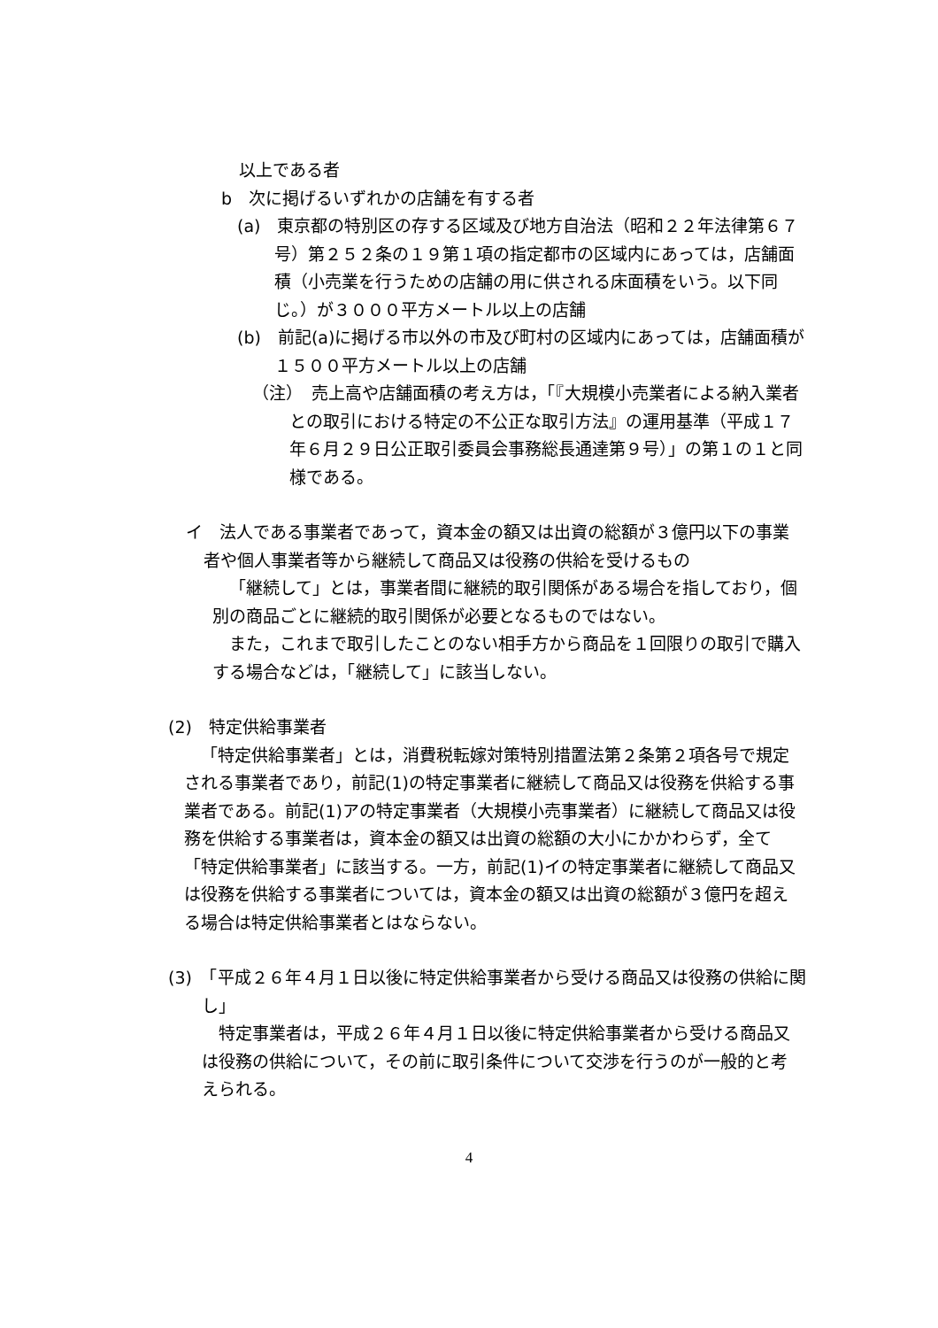以上である者
b　次に掲げるいずれかの店舗を有する者
(a)　東京都の特別区の存する区域及び地方自治法（昭和２２年法律第６７号）第２５２条の１９第１項の指定都市の区域内にあっては，店舗面積（小売業を行うための店舗の用に供される床面積をいう。以下同じ。）が３０００平方メートル以上の店舗
(b)　前記(a)に掲げる市以外の市及び町村の区域内にあっては，店舗面積が１５００平方メートル以上の店舗
（注）　売上高や店舗面積の考え方は，「『大規模小売業者による納入業者との取引における特定の不公正な取引方法』の運用基準（平成１７年６月２９日公正取引委員会事務総長通達第９号）」の第１の１と同様である。
イ　法人である事業者であって，資本金の額又は出資の総額が３億円以下の事業者や個人事業者等から継続して商品又は役務の供給を受けるもの
「継続して」とは，事業者間に継続的取引関係がある場合を指しており，個別の商品ごとに継続的取引関係が必要となるものではない。
また，これまで取引したことのない相手方から商品を１回限りの取引で購入する場合などは，「継続して」に該当しない。
(2)　特定供給事業者
「特定供給事業者」とは，消費税転嫁対策特別措置法第２条第２項各号で規定される事業者であり，前記(1)の特定事業者に継続して商品又は役務を供給する事業者である。前記(1)アの特定事業者（大規模小売事業者）に継続して商品又は役務を供給する事業者は，資本金の額又は出資の総額の大小にかかわらず，全て「特定供給事業者」に該当する。一方，前記(1)イの特定事業者に継続して商品又は役務を供給する事業者については，資本金の額又は出資の総額が３億円を超える場合は特定供給事業者とはならない。
(3)　「平成２６年４月１日以後に特定供給事業者から受ける商品又は役務の供給に関し」
特定事業者は，平成２６年４月１日以後に特定供給事業者から受ける商品又は役務の供給について，その前に取引条件について交渉を行うのが一般的と考えられる。
4